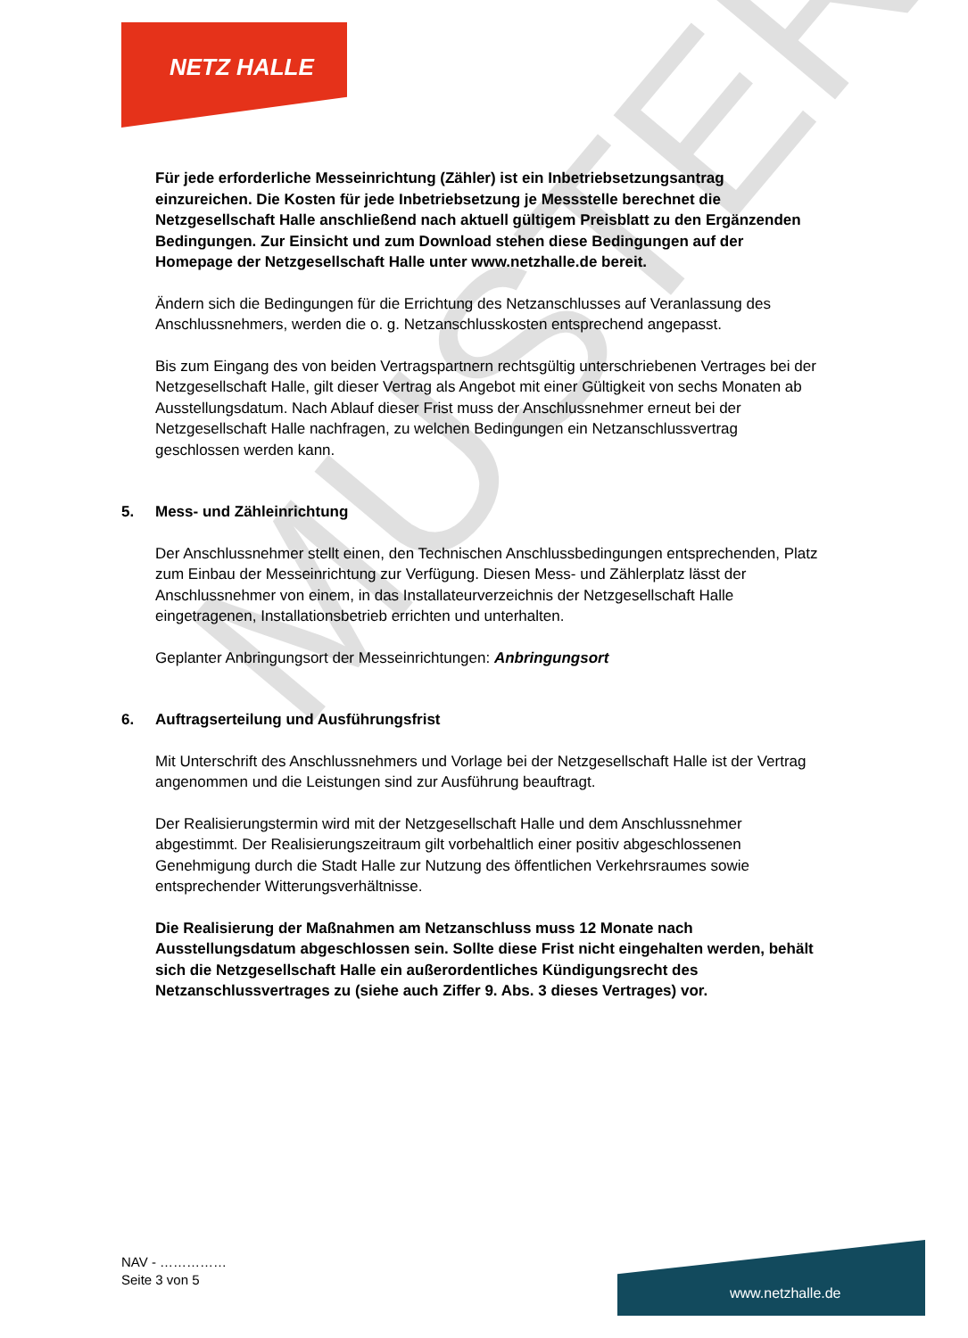NETZ HALLE
MUSTER
Für jede erforderliche Messeinrichtung (Zähler) ist ein Inbetriebsetzungsantrag einzureichen. Die Kosten für jede Inbetriebsetzung je Messstelle berechnet die Netzgesellschaft Halle anschließend nach aktuell gültigem Preisblatt zu den Ergänzenden Bedingungen. Zur Einsicht und zum Download stehen diese Bedingungen auf der Homepage der Netzgesellschaft Halle unter www.netzhalle.de bereit.
Ändern sich die Bedingungen für die Errichtung des Netzanschlusses auf Veranlassung des Anschlussnehmers, werden die o. g. Netzanschlusskosten entsprechend angepasst.
Bis zum Eingang des von beiden Vertragspartnern rechtsgültig unterschriebenen Vertrages bei der Netzgesellschaft Halle, gilt dieser Vertrag als Angebot mit einer Gültigkeit von sechs Monaten ab Ausstellungsdatum. Nach Ablauf dieser Frist muss der Anschlussnehmer erneut bei der Netzgesellschaft Halle nachfragen, zu welchen Bedingungen ein Netzanschlussvertrag geschlossen werden kann.
5. Mess- und Zähleinrichtung
Der Anschlussnehmer stellt einen, den Technischen Anschlussbedingungen entsprechenden, Platz zum Einbau der Messeinrichtung zur Verfügung. Diesen Mess- und Zählerplatz lässt der Anschlussnehmer von einem, in das Installateurverzeichnis der Netzgesellschaft Halle eingetragenen, Installationsbetrieb errichten und unterhalten.
Geplanter Anbringungsort der Messeinrichtungen: Anbringungsort
6. Auftragserteilung und Ausführungsfrist
Mit Unterschrift des Anschlussnehmers und Vorlage bei der Netzgesellschaft Halle ist der Vertrag angenommen und die Leistungen sind zur Ausführung beauftragt.
Der Realisierungstermin wird mit der Netzgesellschaft Halle und dem Anschlussnehmer abgestimmt. Der Realisierungszeitraum gilt vorbehaltlich einer positiv abgeschlossenen Genehmigung durch die Stadt Halle zur Nutzung des öffentlichen Verkehrsraumes sowie entsprechender Witterungsverhältnisse.
Die Realisierung der Maßnahmen am Netzanschluss muss 12 Monate nach Ausstellungsdatum abgeschlossen sein. Sollte diese Frist nicht eingehalten werden, behält sich die Netzgesellschaft Halle ein außerordentliches Kündigungsrecht des Netzanschlussvertrages zu (siehe auch Ziffer 9. Abs. 3 dieses Vertrages) vor.
NAV - ……………
Seite 3 von 5
www.netzhalle.de